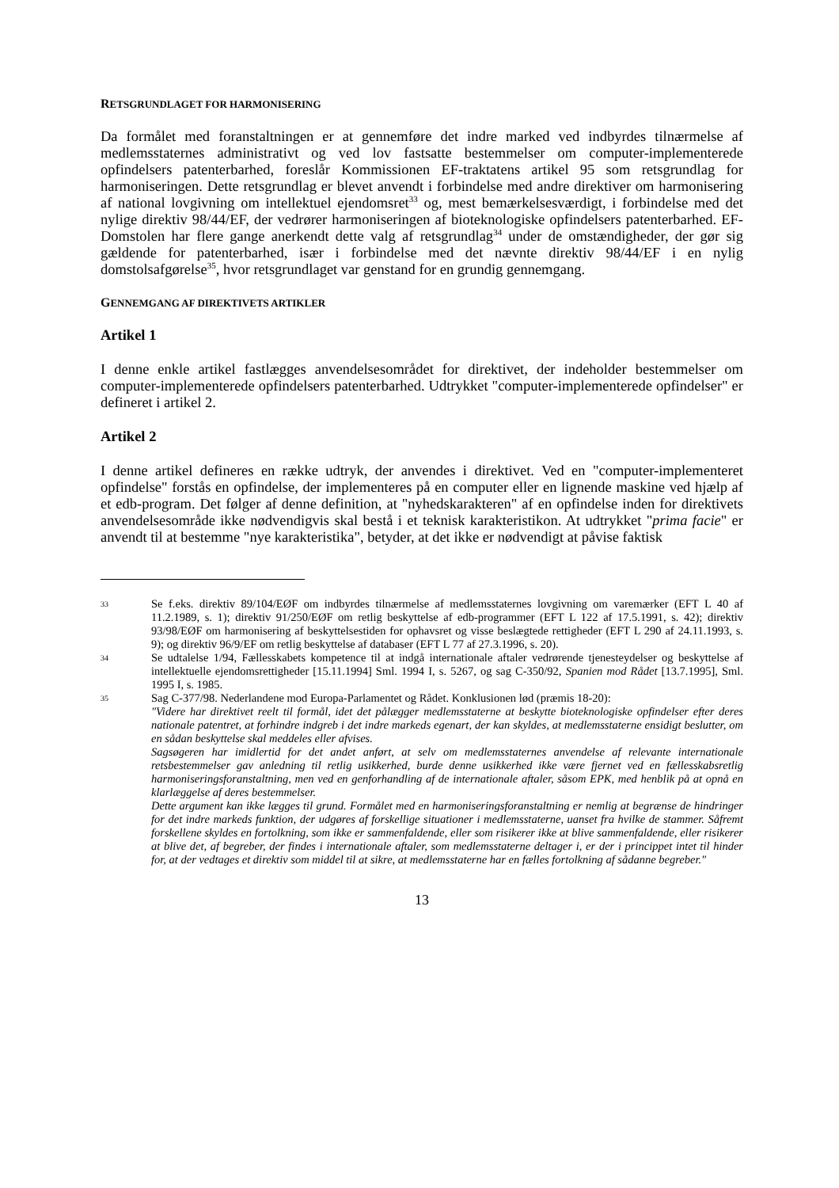RETSGRUNDLAGET FOR HARMONISERING
Da formålet med foranstaltningen er at gennemføre det indre marked ved indbyrdes tilnærmelse af medlemsstaternes administrativt og ved lov fastsatte bestemmelser om computer-implementerede opfindelsers patenterbarhed, foreslår Kommissionen EF-traktatens artikel 95 som retsgrundlag for harmoniseringen. Dette retsgrundlag er blevet anvendt i forbindelse med andre direktiver om harmonisering af national lovgivning om intellektuel ejendomsret<sup>33</sup> og, mest bemærkelsesværdigt, i forbindelse med det nylige direktiv 98/44/EF, der vedrører harmoniseringen af bioteknologiske opfindelsers patenterbarhed. EF-Domstolen har flere gange anerkendt dette valg af retsgrundlag<sup>34</sup> under de omstændigheder, der gør sig gældende for patenterbarhed, især i forbindelse med det nævnte direktiv 98/44/EF i en nylig domstolsafgørelse<sup>35</sup>, hvor retsgrundlaget var genstand for en grundig gennemgang.
GENNEMGANG AF DIREKTIVETS ARTIKLER
Artikel 1
I denne enkle artikel fastlægges anvendelsesområdet for direktivet, der indeholder bestemmelser om computer-implementerede opfindelsers patenterbarhed. Udtrykket "computer-implementerede opfindelser" er defineret i artikel 2.
Artikel 2
I denne artikel defineres en række udtryk, der anvendes i direktivet. Ved en "computer-implementeret opfindelse" forstås en opfindelse, der implementeres på en computer eller en lignende maskine ved hjælp af et edb-program. Det følger af denne definition, at "nyhedskarakteren" af en opfindelse inden for direktivets anvendelsesområde ikke nødvendigvis skal bestå i et teknisk karakteristikon. At udtrykket "prima facie" er anvendt til at bestemme "nye karakteristika", betyder, at det ikke er nødvendigt at påvise faktisk
33
Se f.eks. direktiv 89/104/EØF om indbyrdes tilnærmelse af medlemsstaternes lovgivning om varemærker (EFT L 40 af 11.2.1989, s. 1); direktiv 91/250/EØF om retlig beskyttelse af edb-programmer (EFT L 122 af 17.5.1991, s. 42); direktiv 93/98/EØF om harmonisering af beskyttelsestiden for ophavsret og visse beslægtede rettigheder (EFT L 290 af 24.11.1993, s. 9); og direktiv 96/9/EF om retlig beskyttelse af databaser (EFT L 77 af 27.3.1996, s. 20).
34
Se udtalelse 1/94, Fællesskabets kompetence til at indgå internationale aftaler vedrørende tjenesteydelser og beskyttelse af intellektuelle ejendomsrettigheder [15.11.1994] Sml. 1994 I, s. 5267, og sag C-350/92, Spanien mod Rådet [13.7.1995], Sml. 1995 I, s. 1985.
35
Sag C-377/98. Nederlandene mod Europa-Parlamentet og Rådet. Konklusionen lød (præmis 18-20):
"Videre har direktivet reelt til formål, idet det pålægger medlemsstaterne at beskytte bioteknologiske opfindelser efter deres nationale patentret, at forhindre indgreb i det indre markeds egenart, der kan skyldes, at medlemsstaterne ensidigt beslutter, om en sådan beskyttelse skal meddeles eller afvises.
Sagsøgeren har imidlertid for det andet anført, at selv om medlemsstaternes anvendelse af relevante internationale retsbestemmelser gav anledning til retlig usikkerhed, burde denne usikkerhed ikke være fjernet ved en fællesskabsretlig harmoniseringsforanstaltning, men ved en genforhandling af de internationale aftaler, såsom EPK, med henblik på at opnå en klarlæggelse af deres bestemmelser.
Dette argument kan ikke lægges til grund. Formålet med en harmoniseringsforanstaltning er nemlig at begrænse de hindringer for det indre markeds funktion, der udgøres af forskellige situationer i medlemsstaterne, uanset fra hvilke de stammer. Såfremt forskellene skyldes en fortolkning, som ikke er sammenfaldende, eller som risikerer ikke at blive sammenfaldende, eller risikerer at blive det, af begreber, der findes i internationale aftaler, som medlemsstaterne deltager i, er der i princippet intet til hinder for, at der vedtages et direktiv som middel til at sikre, at medlemsstaterne har en fælles fortolkning af sådanne begreber."
13